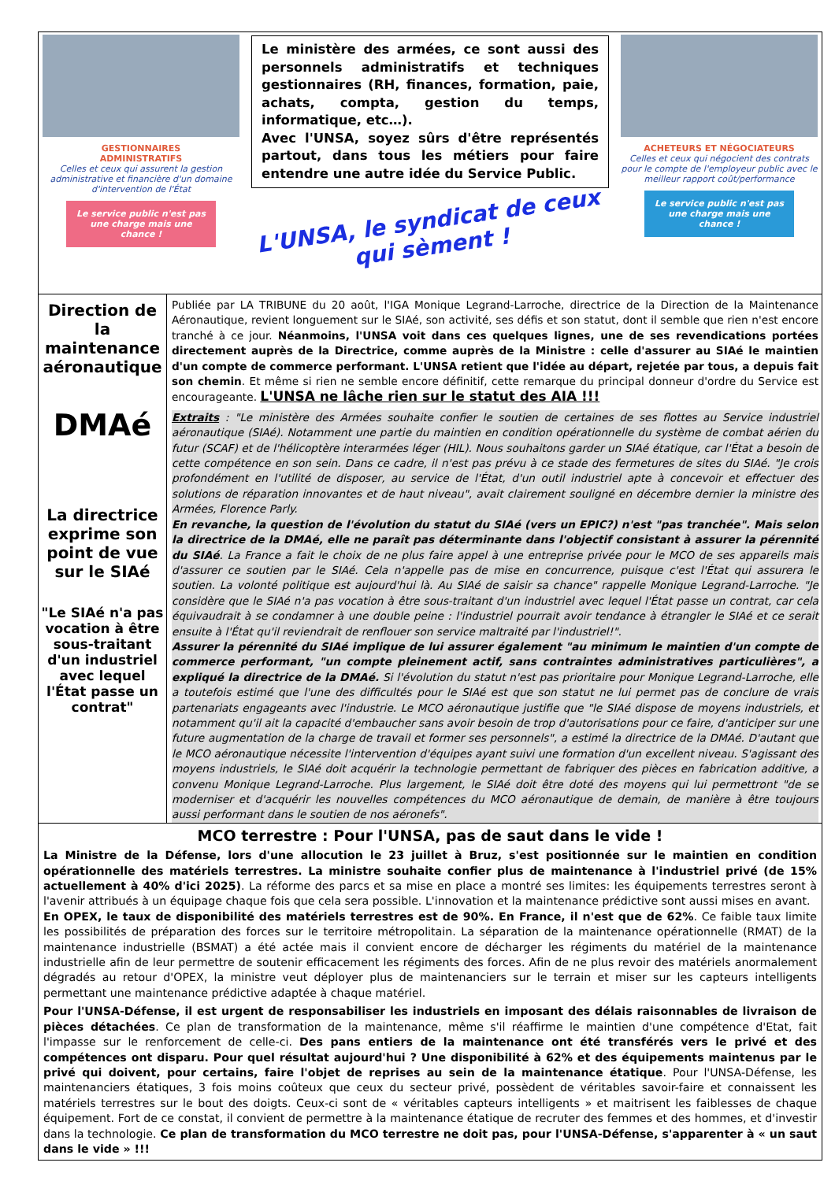GESTIONNAIRES
ADMINISTRATIFS
Celles et ceux qui assurent la gestion administrative et financière d'un domaine d'intervention de l'État
Le service public n'est pas une charge mais une chance !
Le ministère des armées, ce sont aussi des personnels administratifs et techniques gestionnaires (RH, finances, formation, paie, achats, compta, gestion du temps, informatique, etc…).
Avec l'UNSA, soyez sûrs d'être représentés partout, dans tous les métiers pour faire entendre une autre idée du Service Public.
L'UNSA, le syndicat de ceux qui sèment !
ACHETEURS ET NÉGOCIATEURS
Celles et ceux qui négocient des contrats pour le compte de l'employeur public avec le meilleur rapport coût/performance
Le service public n'est pas une charge mais une chance !
Direction de la maintenance aéronautique
DMAé
La directrice exprime son point de vue sur le SIAé
"Le SIAé n'a pas vocation à être sous-traitant d'un industriel avec lequel l'État passe un contrat"
Publiée par LA TRIBUNE du 20 août, l'IGA Monique Legrand-Larroche, directrice de la Direction de la Maintenance Aéronautique, revient longuement sur le SIAé, son activité, ses défis et son statut, dont il semble que rien n'est encore tranché à ce jour. Néanmoins, l'UNSA voit dans ces quelques lignes, une de ses revendications portées directement auprès de la Directrice, comme auprès de la Ministre : celle d'assurer au SIAé le maintien d'un compte de commerce performant. L'UNSA retient que l'idée au départ, rejetée par tous, a depuis fait son chemin. Et même si rien ne semble encore définitif, cette remarque du principal donneur d'ordre du Service est encourageante. L'UNSA ne lâche rien sur le statut des AIA !!!
Extraits : "Le ministère des Armées souhaite confier le soutien de certaines de ses flottes au Service industriel aéronautique (SIAé). Notamment une partie du maintien en condition opérationnelle du système de combat aérien du futur (SCAF) et de l'hélicoptère interarmées léger (HIL). Nous souhaitons garder un SIAé étatique, car l'État a besoin de cette compétence en son sein. Dans ce cadre, il n'est pas prévu à ce stade des fermetures de sites du SIAé. "Je crois profondément en l'utilité de disposer, au service de l'État, d'un outil industriel apte à concevoir et effectuer des solutions de réparation innovantes et de haut niveau", avait clairement souligné en décembre dernier la ministre des Armées, Florence Parly.
En revanche, la question de l'évolution du statut du SIAé (vers un EPIC?) n'est "pas tranchée". Mais selon la directrice de la DMAé, elle ne paraît pas déterminante dans l'objectif consistant à assurer la pérennité du SIAé. La France a fait le choix de ne plus faire appel à une entreprise privée pour le MCO de ses appareils mais d'assurer ce soutien par le SIAé. Cela n'appelle pas de mise en concurrence, puisque c'est l'État qui assurera le soutien. La volonté politique est aujourd'hui là. Au SIAé de saisir sa chance" rappelle Monique Legrand-Larroche. "Je considère que le SIAé n'a pas vocation à être sous-traitant d'un industriel avec lequel l'État passe un contrat, car cela équivaudrait à se condamner à une double peine : l'industriel pourrait avoir tendance à étrangler le SIAé et ce serait ensuite à l'État qu'il reviendrait de renflouer son service maltraité par l'industriel!".
Assurer la pérennité du SIAé implique de lui assurer également "au minimum le maintien d'un compte de commerce performant, "un compte pleinement actif, sans contraintes administratives particulières", a expliqué la directrice de la DMAé. Si l'évolution du statut n'est pas prioritaire pour Monique Legrand-Larroche, elle a toutefois estimé que l'une des difficultés pour le SIAé est que son statut ne lui permet pas de conclure de vrais partenariats engageants avec l'industrie. Le MCO aéronautique justifie que "le SIAé dispose de moyens industriels, et notamment qu'il ait la capacité d'embaucher sans avoir besoin de trop d'autorisations pour ce faire, d'anticiper sur une future augmentation de la charge de travail et former ses personnels", a estimé la directrice de la DMAé. D'autant que le MCO aéronautique nécessite l'intervention d'équipes ayant suivi une formation d'un excellent niveau. S'agissant des moyens industriels, le SIAé doit acquérir la technologie permettant de fabriquer des pièces en fabrication additive, a convenu Monique Legrand-Larroche. Plus largement, le SIAé doit être doté des moyens qui lui permettront "de se moderniser et d'acquérir les nouvelles compétences du MCO aéronautique de demain, de manière à être toujours aussi performant dans le soutien de nos aéronefs".
MCO terrestre : Pour l'UNSA, pas de saut dans le vide !
La Ministre de la Défense, lors d'une allocution le 23 juillet à Bruz, s'est positionnée sur le maintien en condition opérationnelle des matériels terrestres. La ministre souhaite confier plus de maintenance à l'industriel privé (de 15% actuellement à 40% d'ici 2025). La réforme des parcs et sa mise en place a montré ses limites: les équipements terrestres seront à l'avenir attribués à un équipage chaque fois que cela sera possible. L'innovation et la maintenance prédictive sont aussi mises en avant.
En OPEX, le taux de disponibilité des matériels terrestres est de 90%. En France, il n'est que de 62%. Ce faible taux limite les possibilités de préparation des forces sur le territoire métropolitain. La séparation de la maintenance opérationnelle (RMAT) de la maintenance industrielle (BSMAT) a été actée mais il convient encore de décharger les régiments du matériel de la maintenance industrielle afin de leur permettre de soutenir efficacement les régiments des forces. Afin de ne plus revoir des matériels anormalement dégradés au retour d'OPEX, la ministre veut déployer plus de maintenanciers sur le terrain et miser sur les capteurs intelligents permettant une maintenance prédictive adaptée à chaque matériel.
Pour l'UNSA-Défense, il est urgent de responsabiliser les industriels en imposant des délais raisonnables de livraison de pièces détachées. Ce plan de transformation de la maintenance, même s'il réaffirme le maintien d'une compétence d'Etat, fait l'impasse sur le renforcement de celle-ci. Des pans entiers de la maintenance ont été transférés vers le privé et des compétences ont disparu. Pour quel résultat aujourd'hui ? Une disponibilité à 62% et des équipements maintenus par le privé qui doivent, pour certains, faire l'objet de reprises au sein de la maintenance étatique. Pour l'UNSA-Défense, les maintenanciers étatiques, 3 fois moins coûteux que ceux du secteur privé, possèdent de véritables savoir-faire et connaissent les matériels terrestres sur le bout des doigts. Ceux-ci sont de « véritables capteurs intelligents » et maitrisent les faiblesses de chaque équipement. Fort de ce constat, il convient de permettre à la maintenance étatique de recruter des femmes et des hommes, et d'investir dans la technologie. Ce plan de transformation du MCO terrestre ne doit pas, pour l'UNSA-Défense, s'apparenter à « un saut dans le vide » !!!